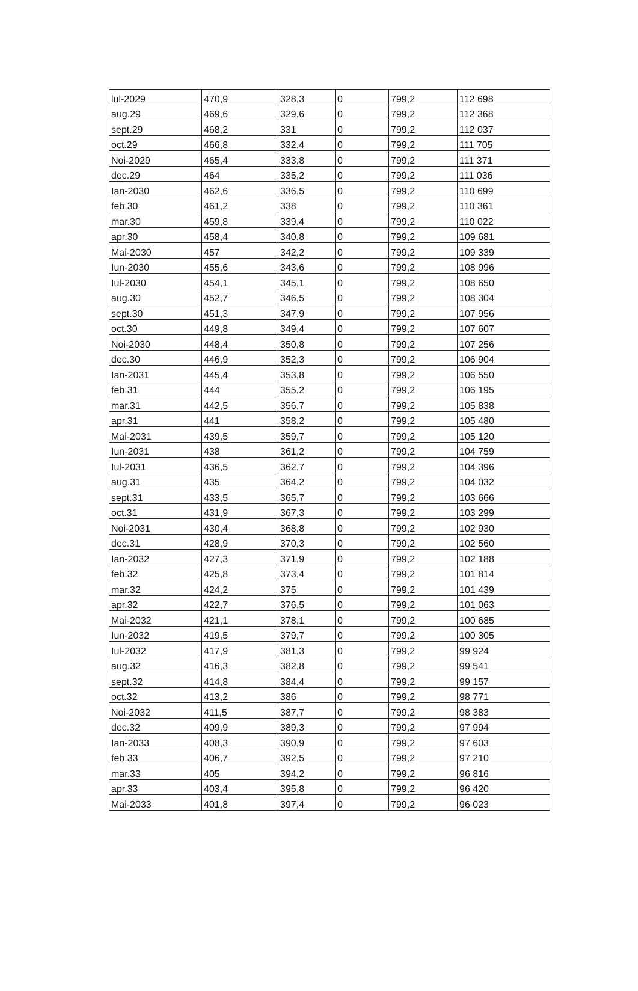| lul-2029 | 470,9 | 328,3 | 0 | 799,2 | 112 698 |
| aug.29 | 469,6 | 329,6 | 0 | 799,2 | 112 368 |
| sept.29 | 468,2 | 331 | 0 | 799,2 | 112 037 |
| oct.29 | 466,8 | 332,4 | 0 | 799,2 | 111 705 |
| Noi-2029 | 465,4 | 333,8 | 0 | 799,2 | 111 371 |
| dec.29 | 464 | 335,2 | 0 | 799,2 | 111 036 |
| Ian-2030 | 462,6 | 336,5 | 0 | 799,2 | 110 699 |
| feb.30 | 461,2 | 338 | 0 | 799,2 | 110 361 |
| mar.30 | 459,8 | 339,4 | 0 | 799,2 | 110 022 |
| apr.30 | 458,4 | 340,8 | 0 | 799,2 | 109 681 |
| Mai-2030 | 457 | 342,2 | 0 | 799,2 | 109 339 |
| Iun-2030 | 455,6 | 343,6 | 0 | 799,2 | 108 996 |
| Iul-2030 | 454,1 | 345,1 | 0 | 799,2 | 108 650 |
| aug.30 | 452,7 | 346,5 | 0 | 799,2 | 108 304 |
| sept.30 | 451,3 | 347,9 | 0 | 799,2 | 107 956 |
| oct.30 | 449,8 | 349,4 | 0 | 799,2 | 107 607 |
| Noi-2030 | 448,4 | 350,8 | 0 | 799,2 | 107 256 |
| dec.30 | 446,9 | 352,3 | 0 | 799,2 | 106 904 |
| Ian-2031 | 445,4 | 353,8 | 0 | 799,2 | 106 550 |
| feb.31 | 444 | 355,2 | 0 | 799,2 | 106 195 |
| mar.31 | 442,5 | 356,7 | 0 | 799,2 | 105 838 |
| apr.31 | 441 | 358,2 | 0 | 799,2 | 105 480 |
| Mai-2031 | 439,5 | 359,7 | 0 | 799,2 | 105 120 |
| Iun-2031 | 438 | 361,2 | 0 | 799,2 | 104 759 |
| Iul-2031 | 436,5 | 362,7 | 0 | 799,2 | 104 396 |
| aug.31 | 435 | 364,2 | 0 | 799,2 | 104 032 |
| sept.31 | 433,5 | 365,7 | 0 | 799,2 | 103 666 |
| oct.31 | 431,9 | 367,3 | 0 | 799,2 | 103 299 |
| Noi-2031 | 430,4 | 368,8 | 0 | 799,2 | 102 930 |
| dec.31 | 428,9 | 370,3 | 0 | 799,2 | 102 560 |
| Ian-2032 | 427,3 | 371,9 | 0 | 799,2 | 102 188 |
| feb.32 | 425,8 | 373,4 | 0 | 799,2 | 101 814 |
| mar.32 | 424,2 | 375 | 0 | 799,2 | 101 439 |
| apr.32 | 422,7 | 376,5 | 0 | 799,2 | 101 063 |
| Mai-2032 | 421,1 | 378,1 | 0 | 799,2 | 100 685 |
| Iun-2032 | 419,5 | 379,7 | 0 | 799,2 | 100 305 |
| Iul-2032 | 417,9 | 381,3 | 0 | 799,2 | 99 924 |
| aug.32 | 416,3 | 382,8 | 0 | 799,2 | 99 541 |
| sept.32 | 414,8 | 384,4 | 0 | 799,2 | 99 157 |
| oct.32 | 413,2 | 386 | 0 | 799,2 | 98 771 |
| Noi-2032 | 411,5 | 387,7 | 0 | 799,2 | 98 383 |
| dec.32 | 409,9 | 389,3 | 0 | 799,2 | 97 994 |
| Ian-2033 | 408,3 | 390,9 | 0 | 799,2 | 97 603 |
| feb.33 | 406,7 | 392,5 | 0 | 799,2 | 97 210 |
| mar.33 | 405 | 394,2 | 0 | 799,2 | 96 816 |
| apr.33 | 403,4 | 395,8 | 0 | 799,2 | 96 420 |
| Mai-2033 | 401,8 | 397,4 | 0 | 799,2 | 96 023 |